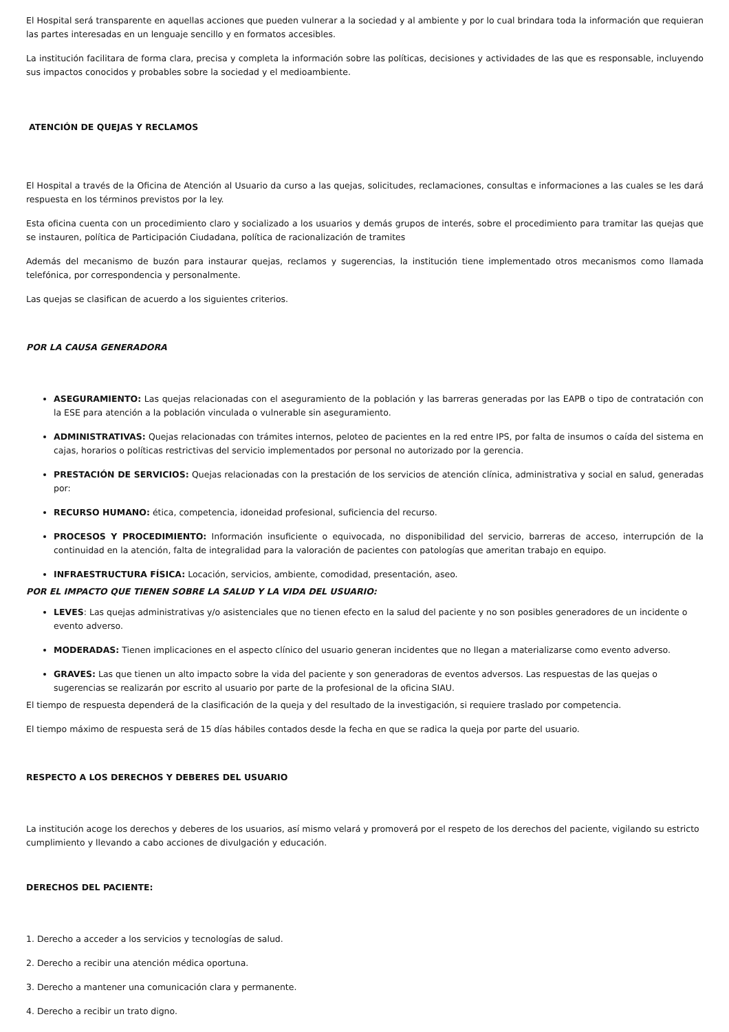El Hospital será transparente en aquellas acciones que pueden vulnerar a la sociedad y al ambiente y por lo cual brindara toda la información que requieran las partes interesadas en un lenguaje sencillo y en formatos accesibles.
La institución facilitara de forma clara, precisa y completa la información sobre las políticas, decisiones y actividades de las que es responsable, incluyendo sus impactos conocidos y probables sobre la sociedad y el medioambiente.
ATENCIÓN DE QUEJAS Y RECLAMOS
El Hospital a través de la Oficina de Atención al Usuario da curso a las quejas, solicitudes, reclamaciones, consultas e informaciones a las cuales se les dará respuesta en los términos previstos por la ley.
Esta oficina cuenta con un procedimiento claro y socializado a los usuarios y demás grupos de interés, sobre el procedimiento para tramitar las quejas que se instauren, política de Participación Ciudadana, política de racionalización de tramites
Además del mecanismo de buzón para instaurar quejas, reclamos y sugerencias, la institución tiene implementado otros mecanismos como llamada telefónica, por correspondencia y personalmente.
Las quejas se clasifican de acuerdo a los siguientes criterios.
POR LA CAUSA GENERADORA
ASEGURAMIENTO: Las quejas relacionadas con el aseguramiento de la población y las barreras generadas por las EAPB o tipo de contratación con la ESE para atención a la población vinculada o vulnerable sin aseguramiento.
ADMINISTRATIVAS: Quejas relacionadas con trámites internos, peloteo de pacientes en la red entre IPS, por falta de insumos o caída del sistema en cajas, horarios o políticas restrictivas del servicio implementados por personal no autorizado por la gerencia.
PRESTACIÓN DE SERVICIOS: Quejas relacionadas con la prestación de los servicios de atención clínica, administrativa y social en salud, generadas por:
RECURSO HUMANO: ética, competencia, idoneidad profesional, suficiencia del recurso.
PROCESOS Y PROCEDIMIENTO: Información insuficiente o equivocada, no disponibilidad del servicio, barreras de acceso, interrupción de la continuidad en la atención, falta de integralidad para la valoración de pacientes con patologías que ameritan trabajo en equipo.
INFRAESTRUCTURA FÍSICA: Locación, servicios, ambiente, comodidad, presentación, aseo.
POR EL IMPACTO QUE TIENEN SOBRE LA SALUD Y LA VIDA DEL USUARIO:
LEVES: Las quejas administrativas y/o asistenciales que no tienen efecto en la salud del paciente y no son posibles generadores de un incidente o evento adverso.
MODERADAS: Tienen implicaciones en el aspecto clínico del usuario generan incidentes que no llegan a materializarse como evento adverso.
GRAVES: Las que tienen un alto impacto sobre la vida del paciente y son generadoras de eventos adversos. Las respuestas de las quejas o sugerencias se realizarán por escrito al usuario por parte de la profesional de la oficina SIAU.
El tiempo de respuesta dependerá de la clasificación de la queja y del resultado de la investigación, si requiere traslado por competencia.
El tiempo máximo de respuesta será de 15 días hábiles contados desde la fecha en que se radica la queja por parte del usuario.
RESPECTO A LOS DERECHOS Y DEBERES DEL USUARIO
La institución acoge los derechos y deberes de los usuarios, así mismo velará y promoverá por el respeto de los derechos del paciente, vigilando su estricto cumplimiento y llevando a cabo acciones de divulgación y educación.
DERECHOS DEL PACIENTE:
1. Derecho a acceder a los servicios y tecnologías de salud.
2. Derecho a recibir una atención médica oportuna.
3. Derecho a mantener una comunicación clara y permanente.
4. Derecho a recibir un trato digno.